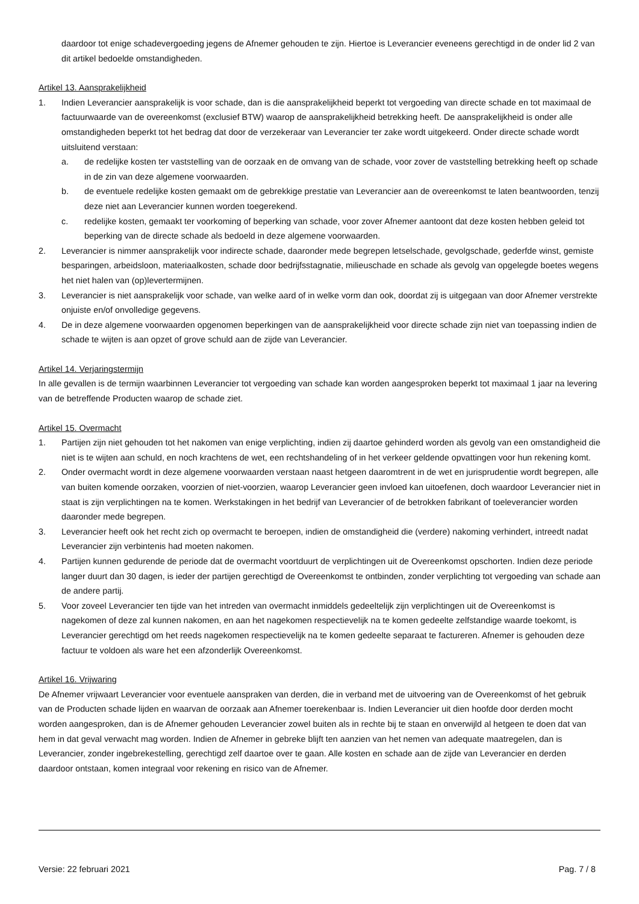daardoor tot enige schadevergoeding jegens de Afnemer gehouden te zijn. Hiertoe is Leverancier eveneens gerechtigd in de onder lid 2 van dit artikel bedoelde omstandigheden.
Artikel 13. Aansprakelijkheid
1. Indien Leverancier aansprakelijk is voor schade, dan is die aansprakelijkheid beperkt tot vergoeding van directe schade en tot maximaal de factuurwaarde van de overeenkomst (exclusief BTW) waarop de aansprakelijkheid betrekking heeft. De aansprakelijkheid is onder alle omstandigheden beperkt tot het bedrag dat door de verzekeraar van Leverancier ter zake wordt uitgekeerd. Onder directe schade wordt uitsluitend verstaan:
a. de redelijke kosten ter vaststelling van de oorzaak en de omvang van de schade, voor zover de vaststelling betrekking heeft op schade in de zin van deze algemene voorwaarden.
b. de eventuele redelijke kosten gemaakt om de gebrekkige prestatie van Leverancier aan de overeenkomst te laten beantwoorden, tenzij deze niet aan Leverancier kunnen worden toegerekend.
c. redelijke kosten, gemaakt ter voorkoming of beperking van schade, voor zover Afnemer aantoont dat deze kosten hebben geleid tot beperking van de directe schade als bedoeld in deze algemene voorwaarden.
2. Leverancier is nimmer aansprakelijk voor indirecte schade, daaronder mede begrepen letselschade, gevolgschade, gederfde winst, gemiste besparingen, arbeidsloon, materiaalkosten, schade door bedrijfsstagnatie, milieuschade en schade als gevolg van opgelegde boetes wegens het niet halen van (op)levertermijnen.
3. Leverancier is niet aansprakelijk voor schade, van welke aard of in welke vorm dan ook, doordat zij is uitgegaan van door Afnemer verstrekte onjuiste en/of onvolledige gegevens.
4. De in deze algemene voorwaarden opgenomen beperkingen van de aansprakelijkheid voor directe schade zijn niet van toepassing indien de schade te wijten is aan opzet of grove schuld aan de zijde van Leverancier.
Artikel 14. Verjaringstermijn
In alle gevallen is de termijn waarbinnen Leverancier tot vergoeding van schade kan worden aangesproken beperkt tot maximaal 1 jaar na levering van de betreffende Producten waarop de schade ziet.
Artikel 15. Overmacht
1. Partijen zijn niet gehouden tot het nakomen van enige verplichting, indien zij daartoe gehinderd worden als gevolg van een omstandigheid die niet is te wijten aan schuld, en noch krachtens de wet, een rechtshandeling of in het verkeer geldende opvattingen voor hun rekening komt.
2. Onder overmacht wordt in deze algemene voorwaarden verstaan naast hetgeen daaromtrent in de wet en jurisprudentie wordt begrepen, alle van buiten komende oorzaken, voorzien of niet-voorzien, waarop Leverancier geen invloed kan uitoefenen, doch waardoor Leverancier niet in staat is zijn verplichtingen na te komen. Werkstakingen in het bedrijf van Leverancier of de betrokken fabrikant of toeleverancier worden daaronder mede begrepen.
3. Leverancier heeft ook het recht zich op overmacht te beroepen, indien de omstandigheid die (verdere) nakoming verhindert, intreedt nadat Leverancier zijn verbintenis had moeten nakomen.
4. Partijen kunnen gedurende de periode dat de overmacht voortduurt de verplichtingen uit de Overeenkomst opschorten. Indien deze periode langer duurt dan 30 dagen, is ieder der partijen gerechtigd de Overeenkomst te ontbinden, zonder verplichting tot vergoeding van schade aan de andere partij.
5. Voor zoveel Leverancier ten tijde van het intreden van overmacht inmiddels gedeeltelijk zijn verplichtingen uit de Overeenkomst is nagekomen of deze zal kunnen nakomen, en aan het nagekomen respectievelijk na te komen gedeelte zelfstandige waarde toekomt, is Leverancier gerechtigd om het reeds nagekomen respectievelijk na te komen gedeelte separaat te factureren. Afnemer is gehouden deze factuur te voldoen als ware het een afzonderlijk Overeenkomst.
Artikel 16. Vrijwaring
De Afnemer vrijwaart Leverancier voor eventuele aanspraken van derden, die in verband met de uitvoering van de Overeenkomst of het gebruik van de Producten schade lijden en waarvan de oorzaak aan Afnemer toerekenbaar is. Indien Leverancier uit dien hoofde door derden mocht worden aangesproken, dan is de Afnemer gehouden Leverancier zowel buiten als in rechte bij te staan en onverwijld al hetgeen te doen dat van hem in dat geval verwacht mag worden. Indien de Afnemer in gebreke blijft ten aanzien van het nemen van adequate maatregelen, dan is Leverancier, zonder ingebrekestelling, gerechtigd zelf daartoe over te gaan. Alle kosten en schade aan de zijde van Leverancier en derden daardoor ontstaan, komen integraal voor rekening en risico van de Afnemer.
Versie: 22 februari 2021 Pag. 7 / 8